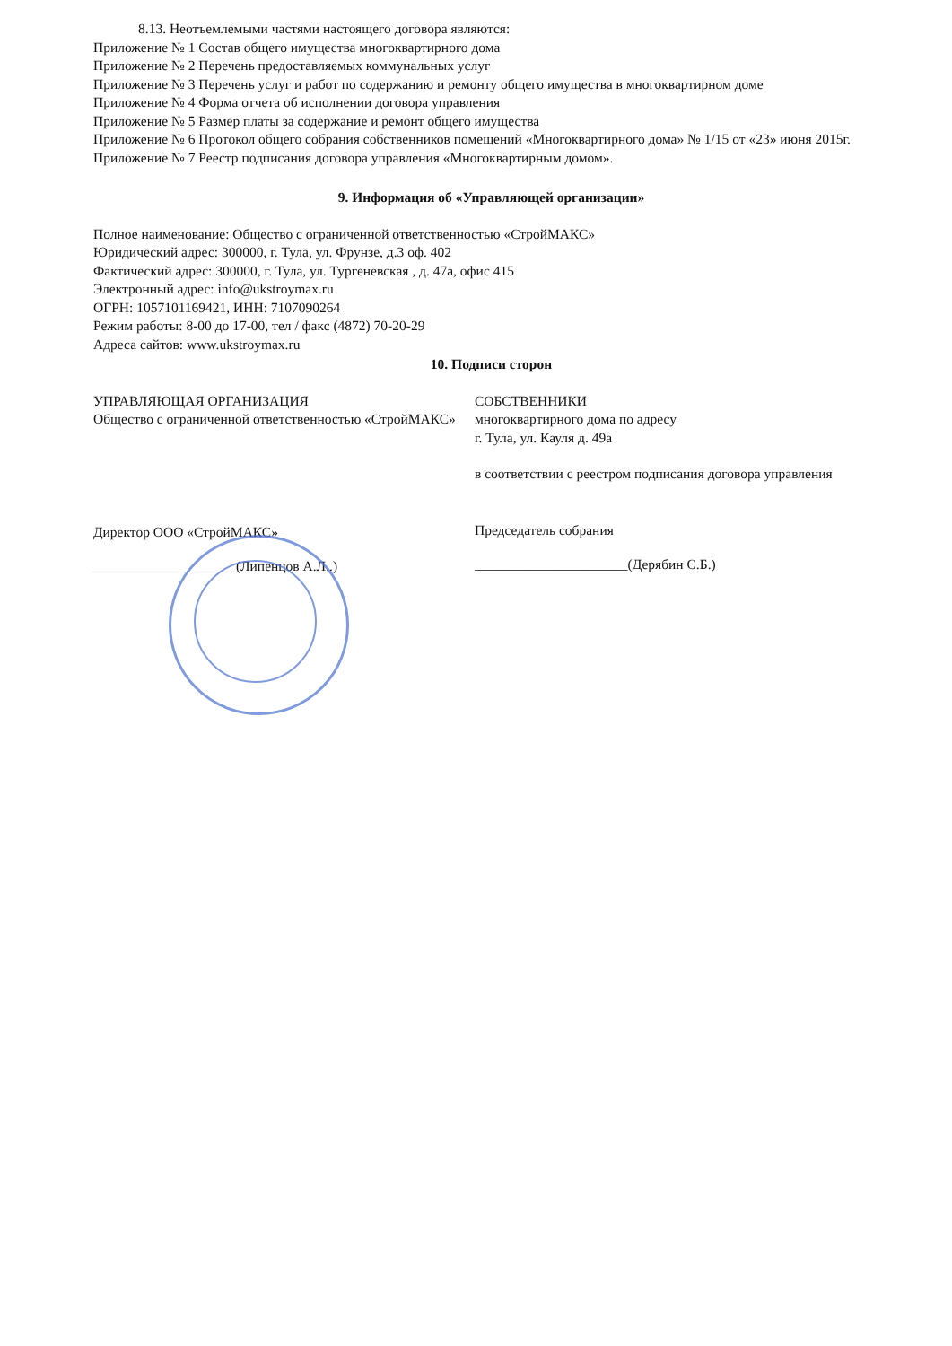8.13. Неотъемлемыми частями настоящего договора являются:
Приложение № 1 Состав общего имущества многоквартирного дома
Приложение № 2 Перечень предоставляемых коммунальных услуг
Приложение № 3 Перечень услуг и работ по содержанию и ремонту общего имущества в многоквартирном доме
Приложение № 4 Форма отчета об исполнении договора управления
Приложение № 5 Размер платы за содержание и ремонт общего имущества
Приложение № 6 Протокол общего собрания собственников помещений «Многоквартирного дома» № 1/15 от «23» июня 2015г.
Приложение № 7 Реестр подписания договора управления «Многоквартирным домом».
9. Информация об «Управляющей организации»
Полное наименование: Общество с ограниченной ответственностью «СтройМАКС»
Юридический адрес: 300000, г. Тула, ул. Фрунзе, д.3 оф. 402
Фактический адрес: 300000, г. Тула, ул. Тургеневская , д. 47а, офис 415
Электронный адрес: info@ukstroymax.ru
ОГРН: 1057101169421, ИНН: 7107090264
Режим работы: 8-00 до 17-00, тел / факс (4872) 70-20-29
Адреса сайтов: www.ukstroymax.ru
10. Подписи сторон
УПРАВЛЯЮЩАЯ ОРГАНИЗАЦИЯ
Общество с ограниченной ответственностью «СтройМАКС»
Директор ООО «СтройМАКС»
____________________ (Липенцов А.Л..)
СОБСТВЕННИКИ
многоквартирного дома по адресу
г. Тула, ул. Кауля д. 49а
в соответствии с реестром подписания договора управления
Председатель собрания
______________________(Дерябин С.Б.)